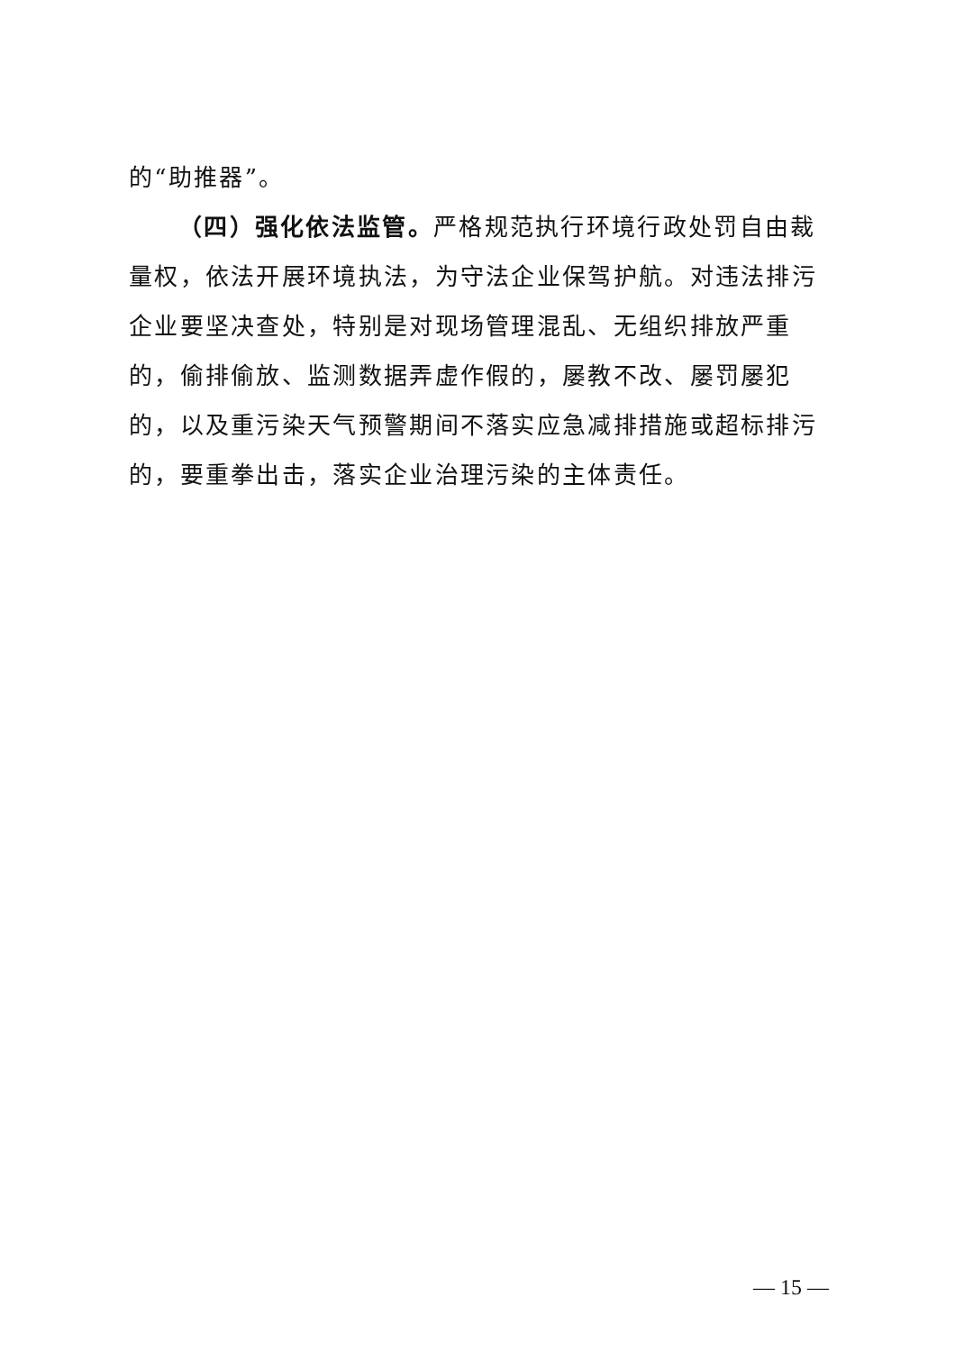的“助推器”。
（四）强化依法监管。严格规范执行环境行政处罚自由裁量权，依法开展环境执法，为守法企业保驾护航。对违法排污企业要坚决查处，特别是对现场管理混乱、无组织排放严重的，偷排偷放、监测数据弄虚作假的，屡教不改、屡罚屡犯的，以及重污染天气预警期间不落实应急减排措施或超标排污的，要重拳出击，落实企业治理污染的主体责任。
— 15 —